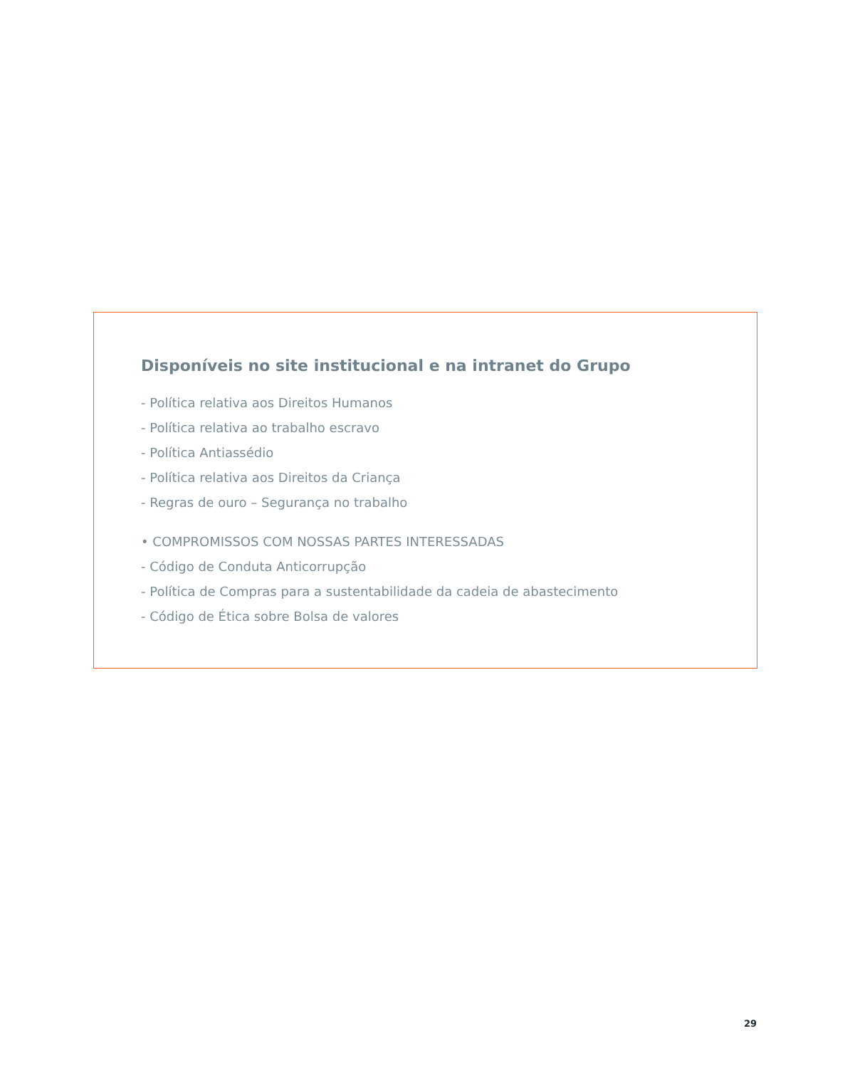Disponíveis no site institucional e na intranet do Grupo
- Política relativa aos Direitos Humanos
- Política relativa ao trabalho escravo
- Política Antiassédio
- Política relativa aos Direitos da Criança
- Regras de ouro – Segurança no trabalho
• COMPROMISSOS COM NOSSAS PARTES INTERESSADAS
- Código de Conduta Anticorrupção
- Política de Compras para a sustentabilidade da cadeia de abastecimento
- Código de Ética sobre Bolsa de valores
29